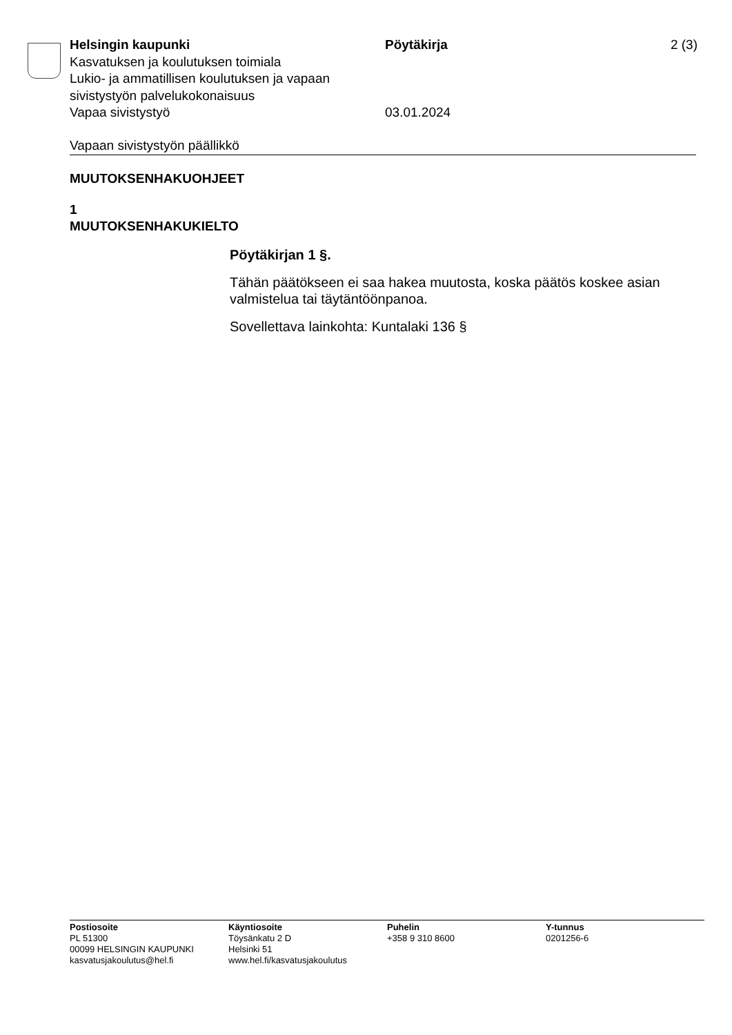Helsingin kaupunki
Kasvatuksen ja koulutuksen toimiala
Lukio- ja ammatillisen koulutuksen ja vapaan sivistystyön palvelukokonaisuus
Vapaa sivistystyö
Pöytäkirja
03.01.2024
2 (3)
Vapaan sivistystyön päällikkö
MUUTOKSENHAKUOHJEET
1
MUUTOKSENHAKUKIELTO
Pöytäkirjan 1 §.
Tähän päätökseen ei saa hakea muutosta, koska päätös koskee asian valmistelua tai täytäntöönpanoa.
Sovellettava lainkohta: Kuntalaki 136 §
Postiosoite
PL 51300
00099 HELSINGIN KAUPUNKI
kasvatusjakoulutus@hel.fi
Käyntiosoite
Töysänkatu 2 D
Helsinki 51
www.hel.fi/kasvatusjakoulutus
Puhelin
+358 9 310 8600
Y-tunnus
0201256-6